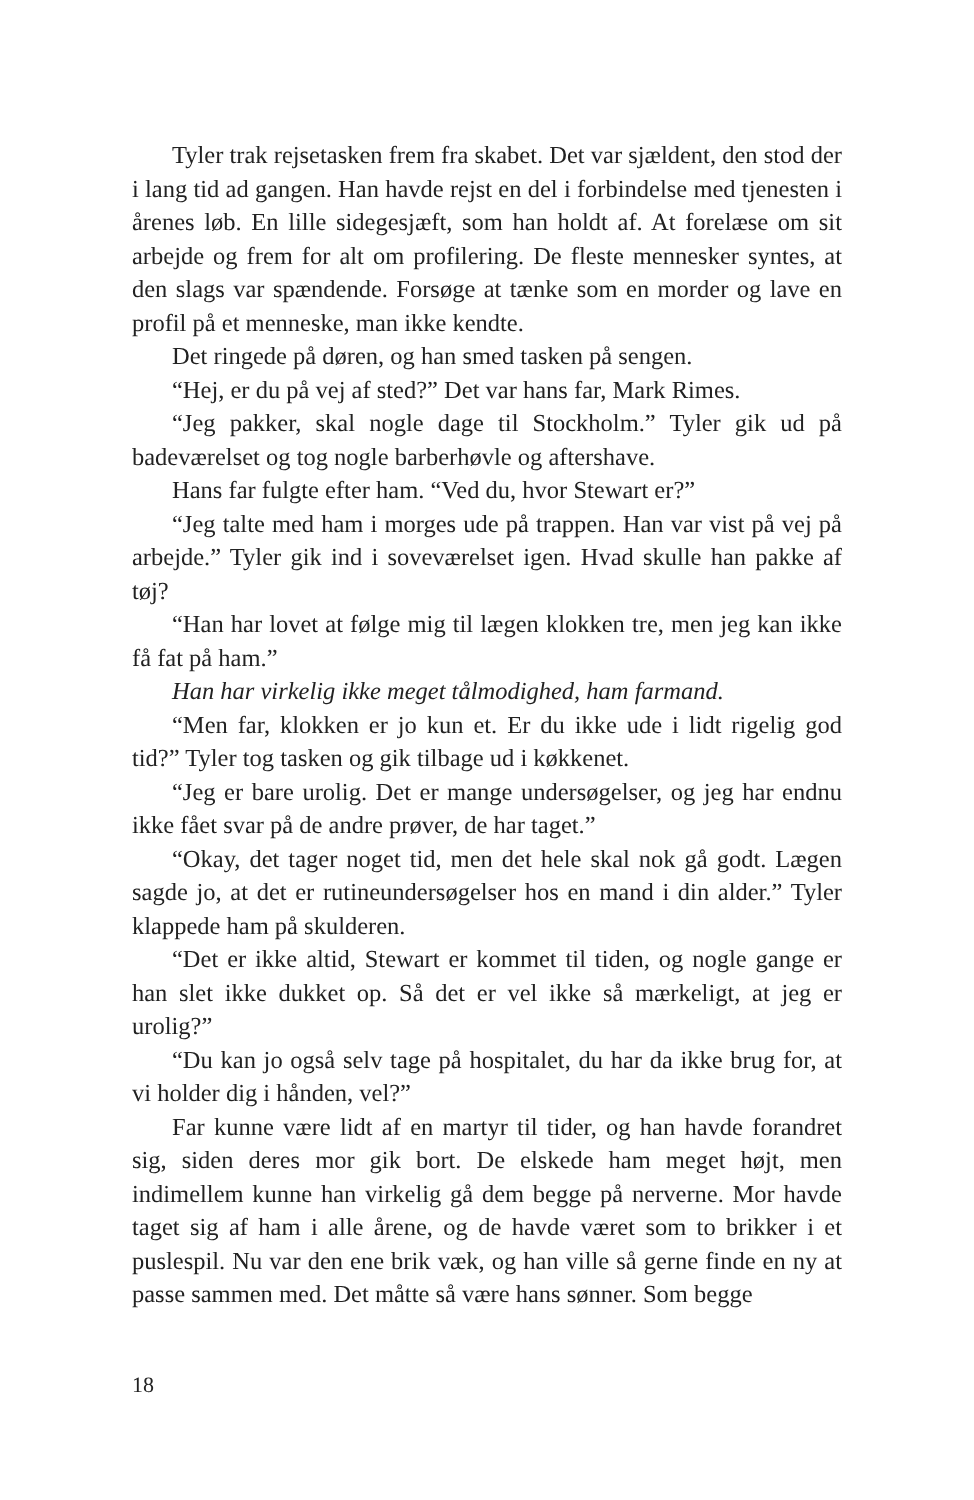Tyler trak rejsetasken frem fra skabet. Det var sjældent, den stod der i lang tid ad gangen. Han havde rejst en del i forbindelse med tjenesten i årenes løb. En lille sidegesjæft, som han holdt af. At forelæse om sit arbejde og frem for alt om profilering. De fleste mennesker syntes, at den slags var spændende. Forsøge at tænke som en morder og lave en profil på et menneske, man ikke kendte.
Det ringede på døren, og han smed tasken på sengen.
“Hej, er du på vej af sted?” Det var hans far, Mark Rimes.
“Jeg pakker, skal nogle dage til Stockholm.” Tyler gik ud på badeværelset og tog nogle barberhøvle og aftershave.
Hans far fulgte efter ham. “Ved du, hvor Stewart er?”
“Jeg talte med ham i morges ude på trappen. Han var vist på vej på arbejde.” Tyler gik ind i soveværelset igen. Hvad skulle han pakke af tøj?
“Han har lovet at følge mig til lægen klokken tre, men jeg kan ikke få fat på ham.”
Han har virkelig ikke meget tålmodighed, ham farmand.
“Men far, klokken er jo kun et. Er du ikke ude i lidt rigelig god tid?” Tyler tog tasken og gik tilbage ud i køkkenet.
“Jeg er bare urolig. Det er mange undersøgelser, og jeg har endnu ikke fået svar på de andre prøver, de har taget.”
“Okay, det tager noget tid, men det hele skal nok gå godt. Lægen sagde jo, at det er rutineundersøgelser hos en mand i din alder.” Tyler klappede ham på skulderen.
“Det er ikke altid, Stewart er kommet til tiden, og nogle gange er han slet ikke dukket op. Så det er vel ikke så mærkeligt, at jeg er urolig?”
“Du kan jo også selv tage på hospitalet, du har da ikke brug for, at vi holder dig i hånden, vel?”
Far kunne være lidt af en martyr til tider, og han havde forandret sig, siden deres mor gik bort. De elskede ham meget højt, men indimellem kunne han virkelig gå dem begge på nerverne. Mor havde taget sig af ham i alle årene, og de havde været som to brikker i et puslespil. Nu var den ene brik væk, og han ville så gerne finde en ny at passe sammen med. Det måtte så være hans sønner. Som begge
18